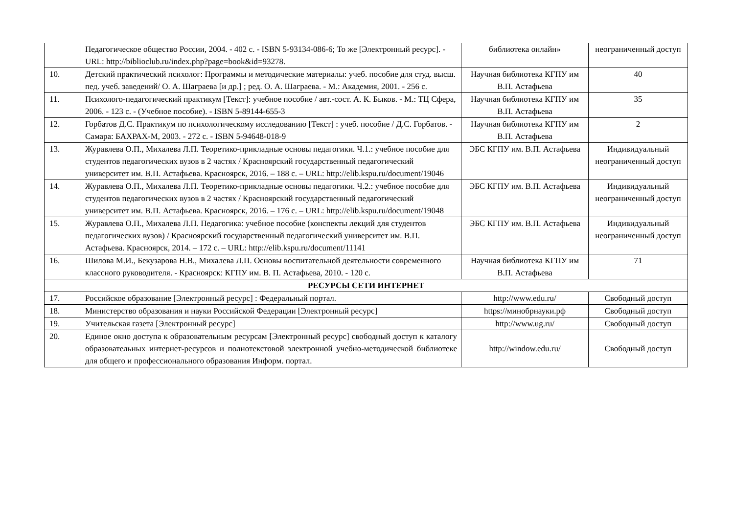| | Педагогическое общество России, 2004. - 402 с. - ISBN 5-93134-086-6; То же [Электронный ресурс]. - URL: http://biblioclub.ru/index.php?page=book&id=93278. | библиотека онлайн» | неограниченный доступ |
| 10. | Детский практический психолог: Программы и методические материалы: учеб. пособие для студ. высш. пед. учеб. заведений/ О. А. Шаграева [и др.] ; ред. О. А. Шаграева. - М.: Академия, 2001. - 256 с. | Научная библиотека КГПУ им В.П. Астафьева | 40 |
| 11. | Психолого-педагогический практикум [Текст]: учебное пособие / авт.-сост. А. К. Быков. - М.: ТЦ Сфера, 2006. - 123 с. - (Учебное пособие). - ISBN 5-89144-655-3 | Научная библиотека КГПУ им В.П. Астафьева | 35 |
| 12. | Горбатов Д.С. Практикум по психологическому исследованию [Текст] : учеб. пособие / Д.С. Горбатов. - Самара: БАХРАХ-М, 2003. - 272 с. - ISBN 5-94648-018-9 | Научная библиотека КГПУ им В.П. Астафьева | 2 |
| 13. | Журавлева О.П., Михалева Л.П. Теоретико-прикладные основы педагогики. Ч.1.: учебное пособие для студентов педагогических вузов в 2 частях / Красноярский государственный педагогический университет им. В.П. Астафьева. Красноярск, 2016. – 188 с. – URL: http://elib.kspu.ru/document/19046 | ЭБС КГПУ им. В.П. Астафьева | Индивидуальный неограниченный доступ |
| 14. | Журавлева О.П., Михалева Л.П. Теоретико-прикладные основы педагогики. Ч.2.: учебное пособие для студентов педагогических вузов в 2 частях / Красноярский государственный педагогический университет им. В.П. Астафьева. Красноярск, 2016. – 176 с. – URL: http://elib.kspu.ru/document/19048 | ЭБС КГПУ им. В.П. Астафьева | Индивидуальный неограниченный доступ |
| 15. | Журавлева О.П., Михалева Л.П. Педагогика: учебное пособие (конспекты лекций для студентов педагогических вузов) / Красноярский государственный педагогический университет им. В.П. Астафьева. Красноярск, 2014. – 172 с. – URL: http://elib.kspu.ru/document/11141 | ЭБС КГПУ им. В.П. Астафьева | Индивидуальный неограниченный доступ |
| 16. | Шилова М.И., Бекузарова Н.В., Михалева Л.П. Основы воспитательной деятельности современного классного руководителя. - Красноярск: КГПУ им. В. П. Астафьева, 2010. - 120 с. | Научная библиотека КГПУ им В.П. Астафьева | 71 |
| РЕСУРСЫ СЕТИ ИНТЕРНЕТ | | | |
| 17. | Российское образование [Электронный ресурс] : Федеральный портал. | http://www.edu.ru/ | Свободный доступ |
| 18. | Министерство образования и науки Российской Федерации [Электронный ресурс] | https://минобрнауки.рф | Свободный доступ |
| 19. | Учительская газета [Электронный ресурс] | http://www.ug.ru/ | Свободный доступ |
| 20. | Единое окно доступа к образовательным ресурсам [Электронный ресурс] свободный доступ к каталогу образовательных интернет-ресурсов и полнотекстовой электронной учебно-методической библиотеке для общего и профессионального образования Информ. портал. | http://window.edu.ru/ | Свободный доступ |